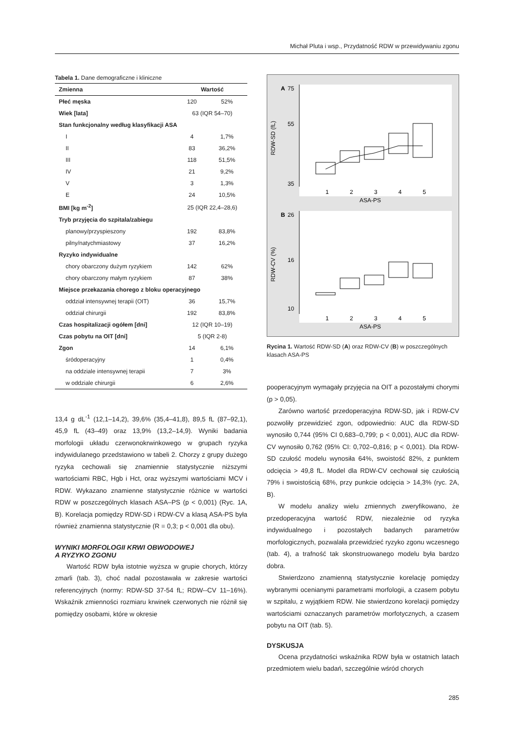Michał Pluta i wsp., Przydatność RDW w przewidywaniu zgonu
Tabela 1. Dane demograficzne i kliniczne
| Zmienna | Wartość | |
| --- | --- | --- |
| Płeć męska | 120 | 52% |
| Wiek [lata] | 63 (IQR 54–70) | |
| Stan funkcjonalny według klasyfikacji ASA | | |
| I | 4 | 1,7% |
| II | 83 | 36,2% |
| III | 118 | 51,5% |
| IV | 21 | 9,2% |
| V | 3 | 1,3% |
| E | 24 | 10,5% |
| BMI [kg m<sup>-2</sup>] | 25 (IQR 22,4–28,6) | |
| Tryb przyjęcia do szpitala/zabiegu | | |
| planowy/przyspieszony | 192 | 83,8% |
| pilny/natychmiastowy | 37 | 16,2% |
| Ryzyko indywidualne | | |
| chory obarczony dużym ryzykiem | 142 | 62% |
| chory obarczony małym ryzykiem | 87 | 38% |
| Miejsce przekazania chorego z bloku operacyjnego | | |
| oddział intensywnej terapii (OIT) | 36 | 15,7% |
| oddział chirurgii | 192 | 83,8% |
| Czas hospitalizacji ogółem [dni] | 12 (IQR 10–19) | |
| Czas pobytu na OIT [dni] | 5 (IQR 2-8) | |
| Zgon | 14 | 6,1% |
| śródoperacyjny | 1 | 0,4% |
| na oddziale intensywnej terapii | 7 | 3% |
| w oddziale chirurgii | 6 | 2,6% |
13,4 g dL<sup>-1</sup> (12,1–14,2), 39,6% (35,4–41,8), 89,5 fL (87–92,1), 45,9 fL (43–49) oraz 13,9% (13,2–14,9). Wyniki badania morfologii układu czerwonokrwinkowego w grupach ryzyka indywidulanego przedstawiono w tabeli 2. Chorzy z grupy dużego ryzyka cechowali się znamiennie statystycznie niższymi wartościami RBC, Hgb i Hct, oraz wyższymi wartościami MCV i RDW. Wykazano znamienne statystycznie różnice w wartości RDW w poszczególnych klasach ASA–PS (p < 0,001) (Ryc. 1A, B). Korelacja pomiędzy RDW-SD i RDW-CV a klasą ASA-PS była również znamienna statystycznie (R = 0,3; p < 0,001 dla obu).
WYNIKI MORFOLOGII KRWI OBWODOWEJ
A RYZYKO ZGONU
Wartość RDW była istotnie wyższa w grupie chorych, którzy zmarli (tab. 3), choć nadal pozostawała w zakresie wartości referencyjnych (normy: RDW-SD 37-54 fL; RDW--CV 11–16%). Wskaźnik zmienności rozmiaru krwinek czerwonych nie różnił się pomiędzy osobami, które w okresie
A
B
RDW-SD (fL)
RDW-CV (%)
75
55
35
26
16
10
1
2
3
4
5
ASA-PS
1
2
3
4
5
ASA-PS
Rycina 1. Wartość RDW-SD (A) oraz RDW-CV (B) w poszczególnych klasach ASA-PS
pooperacyjnym wymagały przyjęcia na OIT a pozostałymi chorymi (p > 0,05).
Zarówno wartość przedoperacyjna RDW-SD, jak i RDW-CV pozwoliły przewidzieć zgon, odpowiednio: AUC dla RDW-SD wynosiło 0,744 (95% CI 0,683–0,799; p < 0,001), AUC dla RDW-CV wynosiło 0,762 (95% CI: 0,702–0,816; p < 0,001). Dla RDW-SD czułość modelu wynosiła 64%, swoistość 82%, z punktem odcięcia > 49,8 fL. Model dla RDW-CV cechował się czułością 79% i swoistością 68%, przy punkcie odcięcia > 14,3% (ryc. 2A, B).
W modelu analizy wielu zmiennych zweryfikowano, że przedoperacyjna wartość RDW, niezależnie od ryzyka indywidualnego i pozostałych badanych parametrów morfologicznych, pozwalała przewidzieć ryzyko zgonu wczesnego (tab. 4), a trafność tak skonstruowanego modelu była bardzo dobra.
Stwierdzono znamienną statystycznie korelację pomiędzy wybranymi ocenianymi parametrami morfologii, a czasem pobytu w szpitalu, z wyjątkiem RDW. Nie stwierdzono korelacji pomiędzy wartościami oznaczanych parametrów morfotycznych, a czasem pobytu na OIT (tab. 5).
DYSKUSJA
Ocena przydatności wskaźnika RDW była w ostatnich latach przedmiotem wielu badań, szczególnie wśród chorych
285